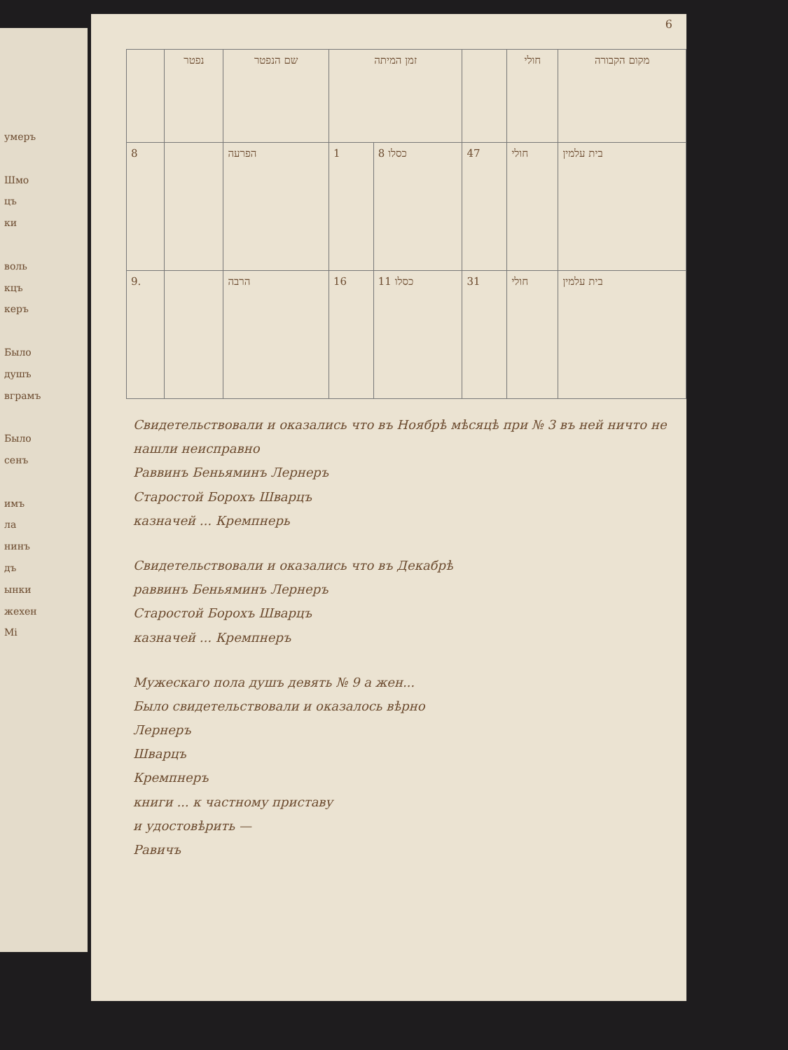умеръ
Шмо
цъ
ки
воль
кцъ
керъ
Было
душъ
вграмъ
Было
сенъ
имъ
ла
нинъ
дъ
ынки
жехен
Мi
6
| | נפטר | שם הנפטר | זמן המיתה | | | חולי | מקום הקבורה |
| --- | --- | --- | --- | --- | --- | --- | --- |
| 8 | | הפרעה | 1 | 8 כסלו | 47 | חולי | בית עלמין |
| 9. | | הרבה | 16 | 11 כסלו | 31 | חולי | בית עלמין |
Свидетельствовали и оказались что въ Ноябрѣ мѣсяцѣ при № 3 въ ней ничто не нашли неисправно
Раввинъ Беньяминъ Лернеръ
Старостой Борохъ Шварцъ
казначей ... Кремпнерь
Свидетельствовали и оказались что въ Декабрѣ
раввинъ Беньяминъ Лернеръ
Старостой Борохъ Шварцъ
казначей ... Кремпнеръ
Мужескаго пола душъ девять № 9 а жен...
Было свидетельствовали и оказалось вѣрно
Лернеръ
Шварцъ
Кремпнеръ
книги ... к частному приставу
и удостовѣрить —
Равичъ